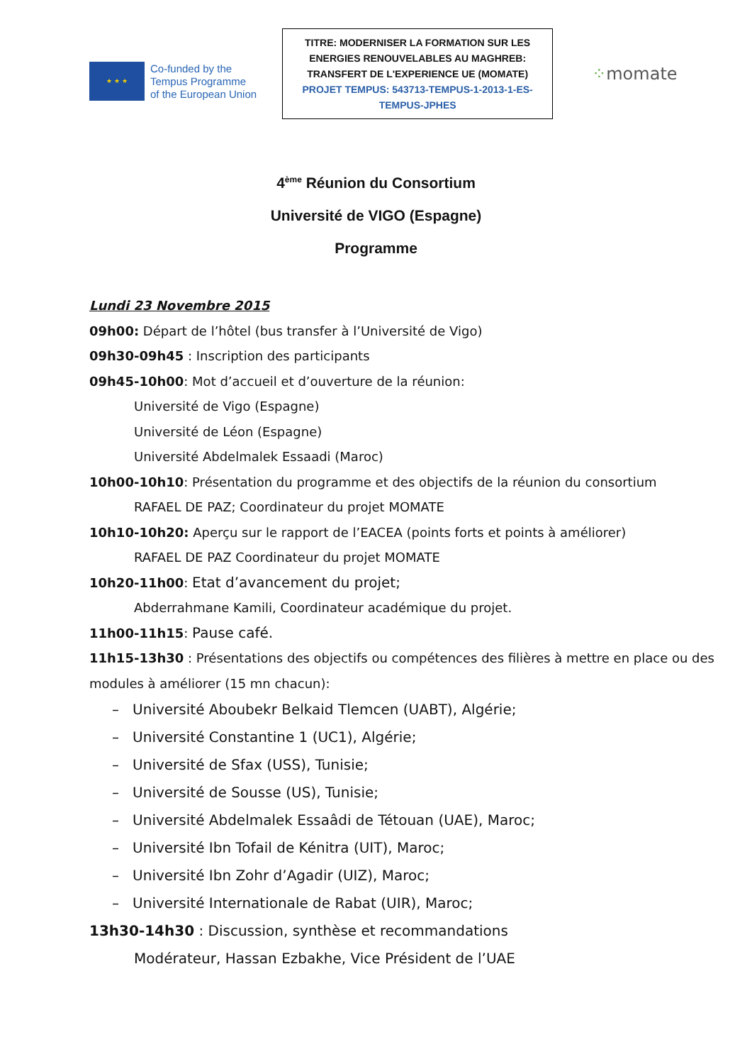★ ★ ★
Co-funded by the
Tempus Programme
of the European Union
TITRE: MODERNISER LA FORMATION SUR LES
ENERGIES RENOUVELABLES AU MAGHREB:
TRANSFERT DE L'EXPERIENCE UE (MOMATE)
PROJET TEMPUS: 543713-TEMPUS-1-2013-1-ES-
TEMPUS-JPHES
⁘momate
4<sup>ème</sup> Réunion du Consortium
Université de VIGO (Espagne)
Programme
Lundi 23 Novembre 2015
09h00: Départ de l’hôtel (bus transfer à l’Université de Vigo)
09h30-09h45 : Inscription des participants
09h45-10h00: Mot d’accueil et d’ouverture de la réunion:
Université de Vigo (Espagne)
Université de Léon (Espagne)
Université Abdelmalek Essaadi (Maroc)
10h00-10h10: Présentation du programme et des objectifs de la réunion du consortium
RAFAEL DE PAZ; Coordinateur du projet MOMATE
10h10-10h20: Aperçu sur le rapport de l’EACEA (points forts et points à améliorer)
RAFAEL DE PAZ Coordinateur du projet MOMATE
10h20-11h00: Etat d’avancement du projet;
Abderrahmane Kamili, Coordinateur académique du projet.
11h00-11h15: Pause café.
11h15-13h30 : Présentations des objectifs ou compétences des filières à mettre en place ou des modules à améliorer (15 mn chacun):
– Université Aboubekr Belkaid Tlemcen (UABT), Algérie;
– Université Constantine 1 (UC1), Algérie;
– Université de Sfax (USS), Tunisie;
– Université de Sousse (US), Tunisie;
– Université Abdelmalek Essaâdi de Tétouan (UAE), Maroc;
– Université Ibn Tofail de Kénitra (UIT), Maroc;
– Université Ibn Zohr d’Agadir (UIZ), Maroc;
– Université Internationale de Rabat (UIR), Maroc;
13h30-14h30 : Discussion, synthèse et recommandations
Modérateur, Hassan Ezbakhe, Vice Président de l’UAE